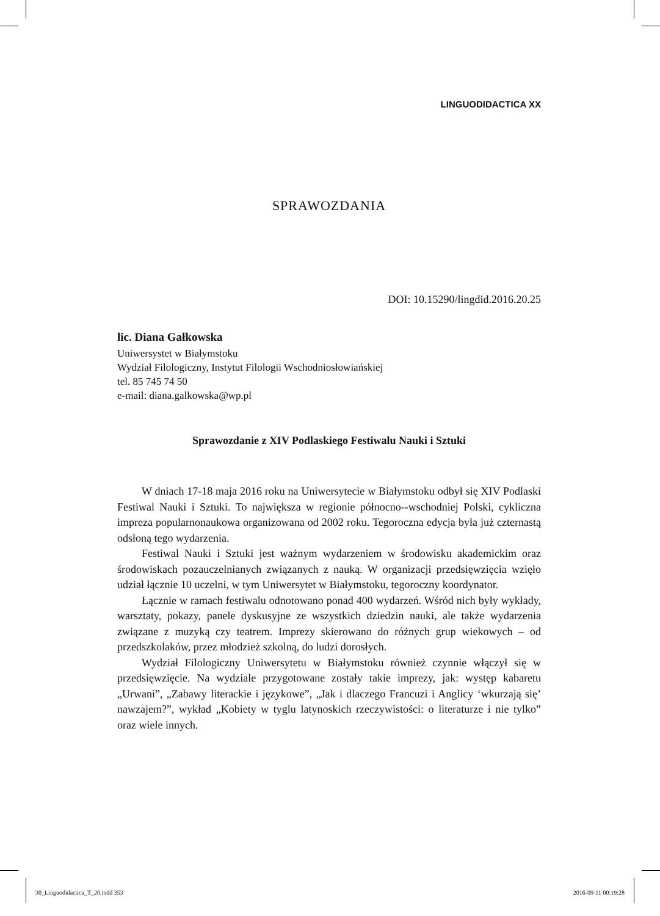LINGUODIDACTICA XX
SPRAWOZDANIA
DOI: 10.15290/lingdid.2016.20.25
lic. Diana Gałkowska
Uniwersystet w Białymstoku
Wydział Filologiczny, Instytut Filologii Wschodniosłowiańskiej
tel. 85 745 74 50
e-mail: diana.galkowska@wp.pl
Sprawozdanie z XIV Podlaskiego Festiwalu Nauki i Sztuki
W dniach 17-18 maja 2016 roku na Uniwersytecie w Białymstoku odbył się XIV Podlaski Festiwal Nauki i Sztuki. To największa w regionie północno--wschodniej Polski, cykliczna impreza popularnonaukowa organizowana od 2002 roku. Tegoroczna edycja była już czternastą odsłoną tego wydarzenia.
Festiwal Nauki i Sztuki jest ważnym wydarzeniem w środowisku akademickim oraz środowiskach pozauczelnianych związanych z nauką. W organizacji przedsięwzięcia wzięło udział łącznie 10 uczelni, w tym Uniwersytet w Białymstoku, tegoroczny koordynator.
Łącznie w ramach festiwalu odnotowano ponad 400 wydarzeń. Wśród nich były wykłady, warsztaty, pokazy, panele dyskusyjne ze wszystkich dziedzin nauki, ale także wydarzenia związane z muzyką czy teatrem. Imprezy skierowano do różnych grup wiekowych – od przedszkolaków, przez młodzież szkolną, do ludzi dorosłych.
Wydział Filologiczny Uniwersytetu w Białymstoku również czynnie włączył się w przedsięwzięcie. Na wydziale przygotowane zostały takie imprezy, jak: występ kabaretu „Urwani”, „Zabawy literackie i językowe”, „Jak i dlaczego Francuzi i Anglicy ‘wkurzają się’ nawzajem?”, wykład „Kobiety w tyglu latynoskich rzeczywistości: o literaturze i nie tylko” oraz wiele innych.
30_Linguodidactica_T_20.indd 353 2016-09-11 00:19:28